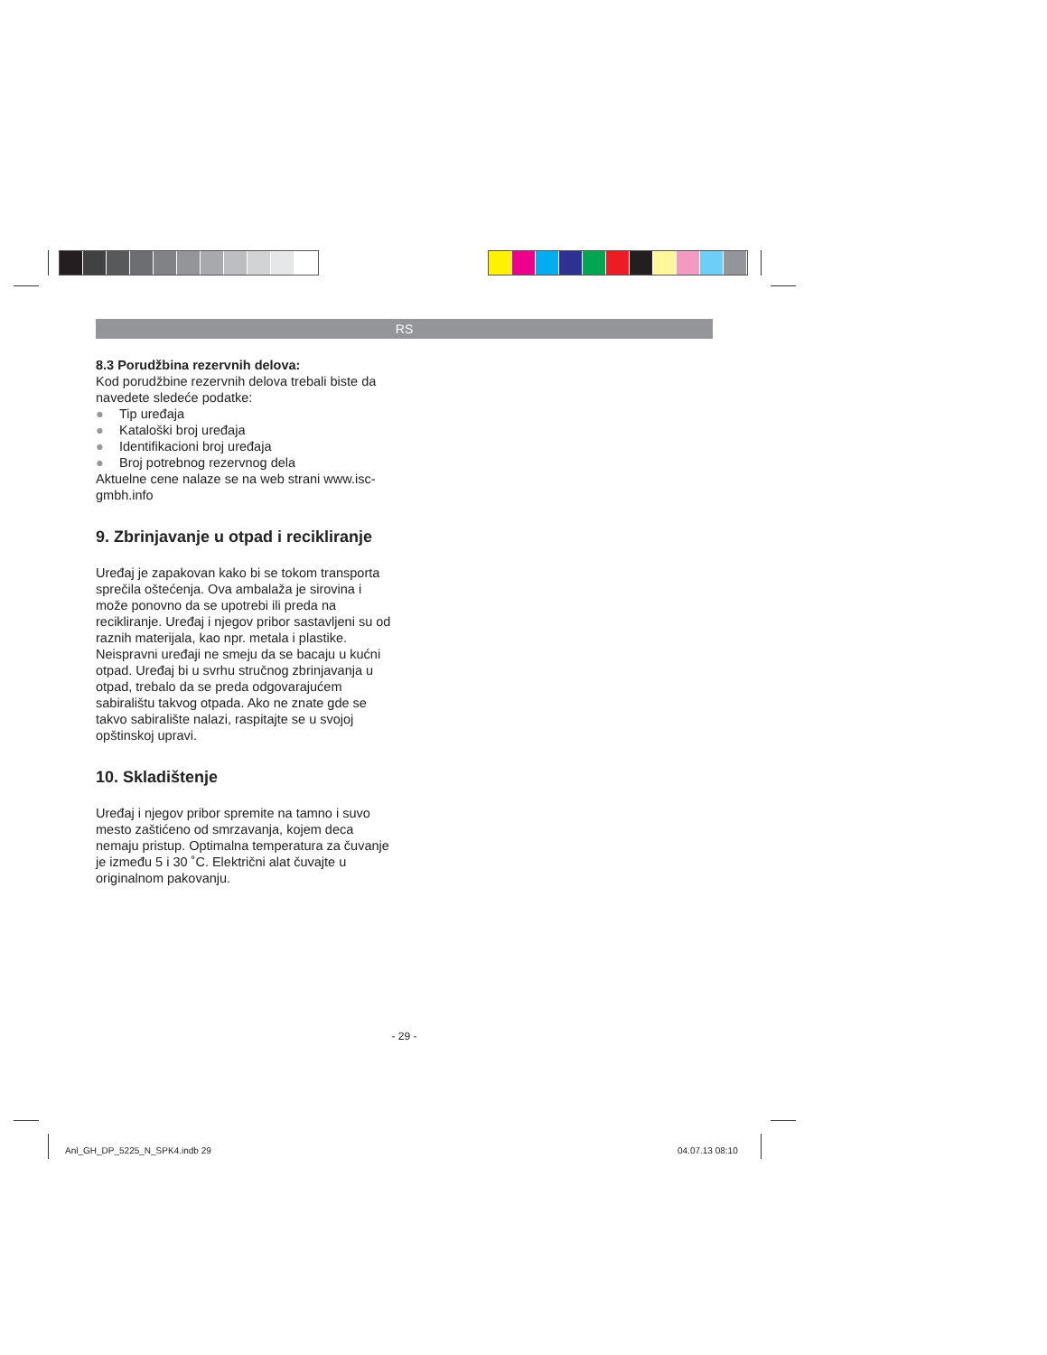RS
8.3 Porudžbina rezervnih delova:
Kod porudžbine rezervnih delova trebali biste da navedete sledeće podatke:
● Tip uređaja
● Kataloški broj uređaja
● Identifikacioni broj uređaja
● Broj potrebnog rezervnog dela
Aktuelne cene nalaze se na web strani www.isc-gmbh.info
9. Zbrinjavanje u otpad i recikliranje
Uređaj je zapakovan kako bi se tokom transporta sprečila oštećenja. Ova ambalaža je sirovina i može ponovno da se upotrebi ili preda na recikliranje. Uređaj i njegov pribor sastavljeni su od raznih materijala, kao npr. metala i plastike. Neispravni uređaji ne smeju da se bacaju u kućni otpad. Uređaj bi u svrhu stručnog zbrinjavanja u otpad, trebalo da se preda odgovarajućem sabiralištu takvog otpada. Ako ne znate gde se takvo sabiralište nalazi, raspitajte se u svojoj opštinskoj upravi.
10. Skladištenje
Uređaj i njegov pribor spremite na tamno i suvo mesto zaštićeno od smrzavanja, kojem deca nemaju pristup. Optimalna temperatura za čuvanje je između 5 i 30 ˚C. Električni alat čuvajte u originalnom pakovanju.
- 29 -
Anl_GH_DP_5225_N_SPK4.indb 29 04.07.13 08:10